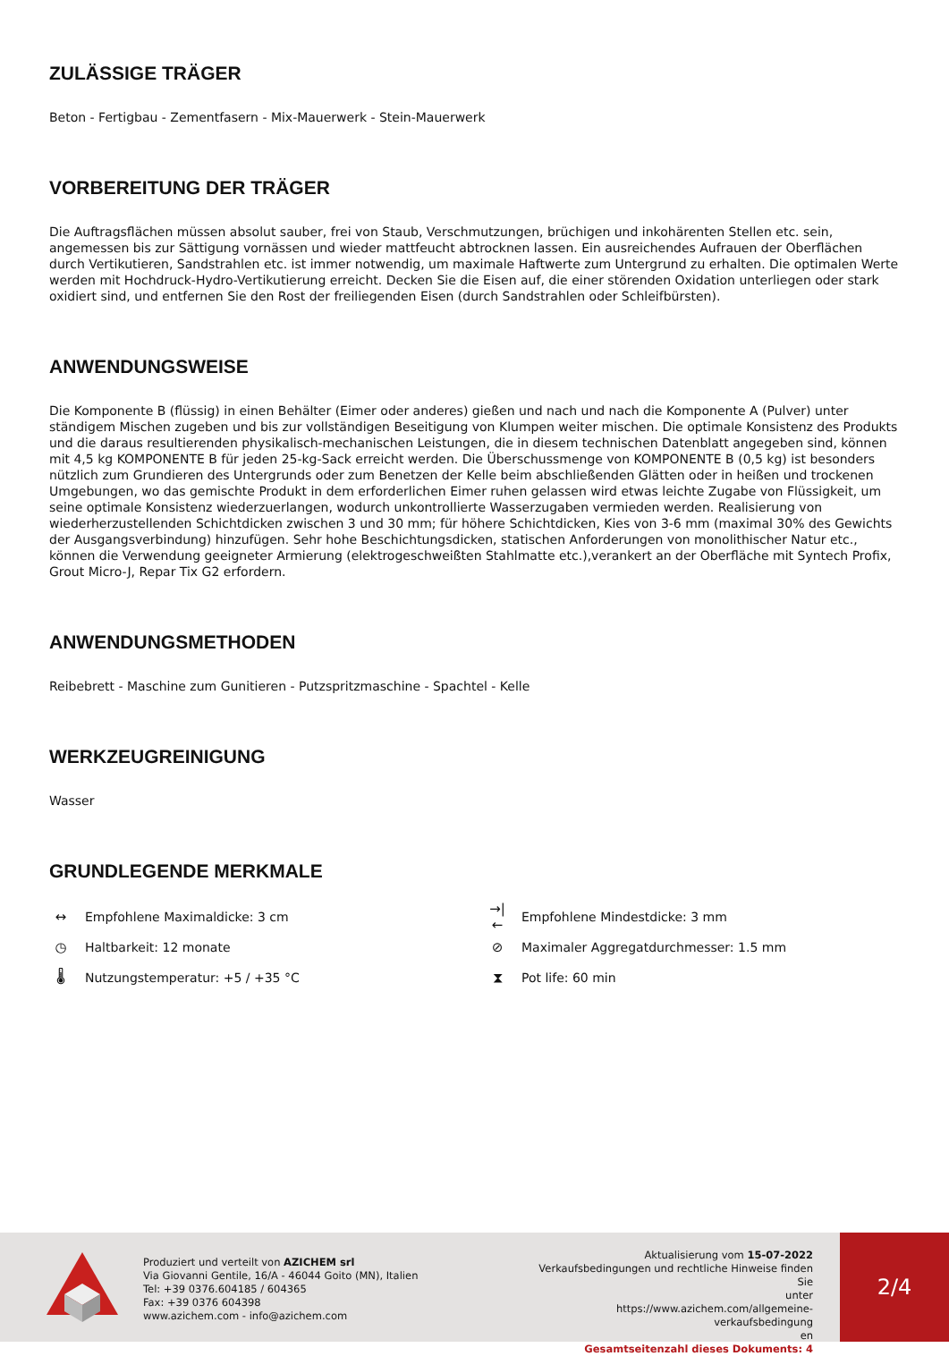ZULÄSSIGE TRÄGER
Beton - Fertigbau - Zementfasern - Mix-Mauerwerk - Stein-Mauerwerk
VORBEREITUNG DER TRÄGER
Die Auftragsflächen müssen absolut sauber, frei von Staub, Verschmutzungen, brüchigen und inkohärenten Stellen etc. sein, angemessen bis zur Sättigung vornässen und wieder mattfeucht abtrocknen lassen. Ein ausreichendes Aufrauen der Oberflächen durch Vertikutieren, Sandstrahlen etc. ist immer notwendig, um maximale Haftwerte zum Untergrund zu erhalten. Die optimalen Werte werden mit Hochdruck-Hydro-Vertikutierung erreicht. Decken Sie die Eisen auf, die einer störenden Oxidation unterliegen oder stark oxidiert sind, und entfernen Sie den Rost der freiliegenden Eisen (durch Sandstrahlen oder Schleifbürsten).
ANWENDUNGSWEISE
Die Komponente B (flüssig) in einen Behälter (Eimer oder anderes) gießen und nach und nach die Komponente A (Pulver) unter ständigem Mischen zugeben und bis zur vollständigen Beseitigung von Klumpen weiter mischen. Die optimale Konsistenz des Produkts und die daraus resultierenden physikalisch-mechanischen Leistungen, die in diesem technischen Datenblatt angegeben sind, können mit 4,5 kg KOMPONENTE B für jeden 25-kg-Sack erreicht werden. Die Überschussmenge von KOMPONENTE B (0,5 kg) ist besonders nützlich zum Grundieren des Untergrunds oder zum Benetzen der Kelle beim abschließenden Glätten oder in heißen und trockenen Umgebungen, wo das gemischte Produkt in dem erforderlichen Eimer ruhen gelassen wird etwas leichte Zugabe von Flüssigkeit, um seine optimale Konsistenz wiederzuerlangen, wodurch unkontrollierte Wasserzugaben vermieden werden. Realisierung von wiederherzustellenden Schichtdicken zwischen 3 und 30 mm; für höhere Schichtdicken, Kies von 3-6 mm (maximal 30% des Gewichts der Ausgangsverbindung) hinzufügen. Sehr hohe Beschichtungsdicken, statischen Anforderungen von monolithischer Natur etc., können die Verwendung geeigneter Armierung (elektrogeschweißten Stahlmatte etc.),verankert an der Oberfläche mit Syntech Profix, Grout Micro-J, Repar Tix G2 erfordern.
ANWENDUNGSMETHODEN
Reibebrett - Maschine zum Gunitieren - Putzspritzmaschine - Spachtel - Kelle
WERKZEUGREINIGUNG
Wasser
GRUNDLEGENDE MERKMALE
↔ Empfohlene Maximaldicke: 3 cm
→|← Empfohlene Mindestdicke: 3 mm
◷ Haltbarkeit: 12 monate
⊘ Maximaler Aggregatdurchmesser: 1.5 mm
🌡 Nutzungstemperatur: +5 / +35 °C
⧗ Pot life: 60 min
Produziert und verteilt von AZICHEM srl
Via Giovanni Gentile, 16/A - 46044 Goito (MN), Italien
Tel: +39 0376.604185 / 604365
Fax: +39 0376 604398
www.azichem.com - info@azichem.com
Aktualisierung vom 15-07-2022
Verkaufsbedingungen und rechtliche Hinweise finden Sie
unter
https://www.azichem.com/allgemeine-verkaufsbedingung
en
Gesamtseitenzahl dieses Dokuments: 4
2/4